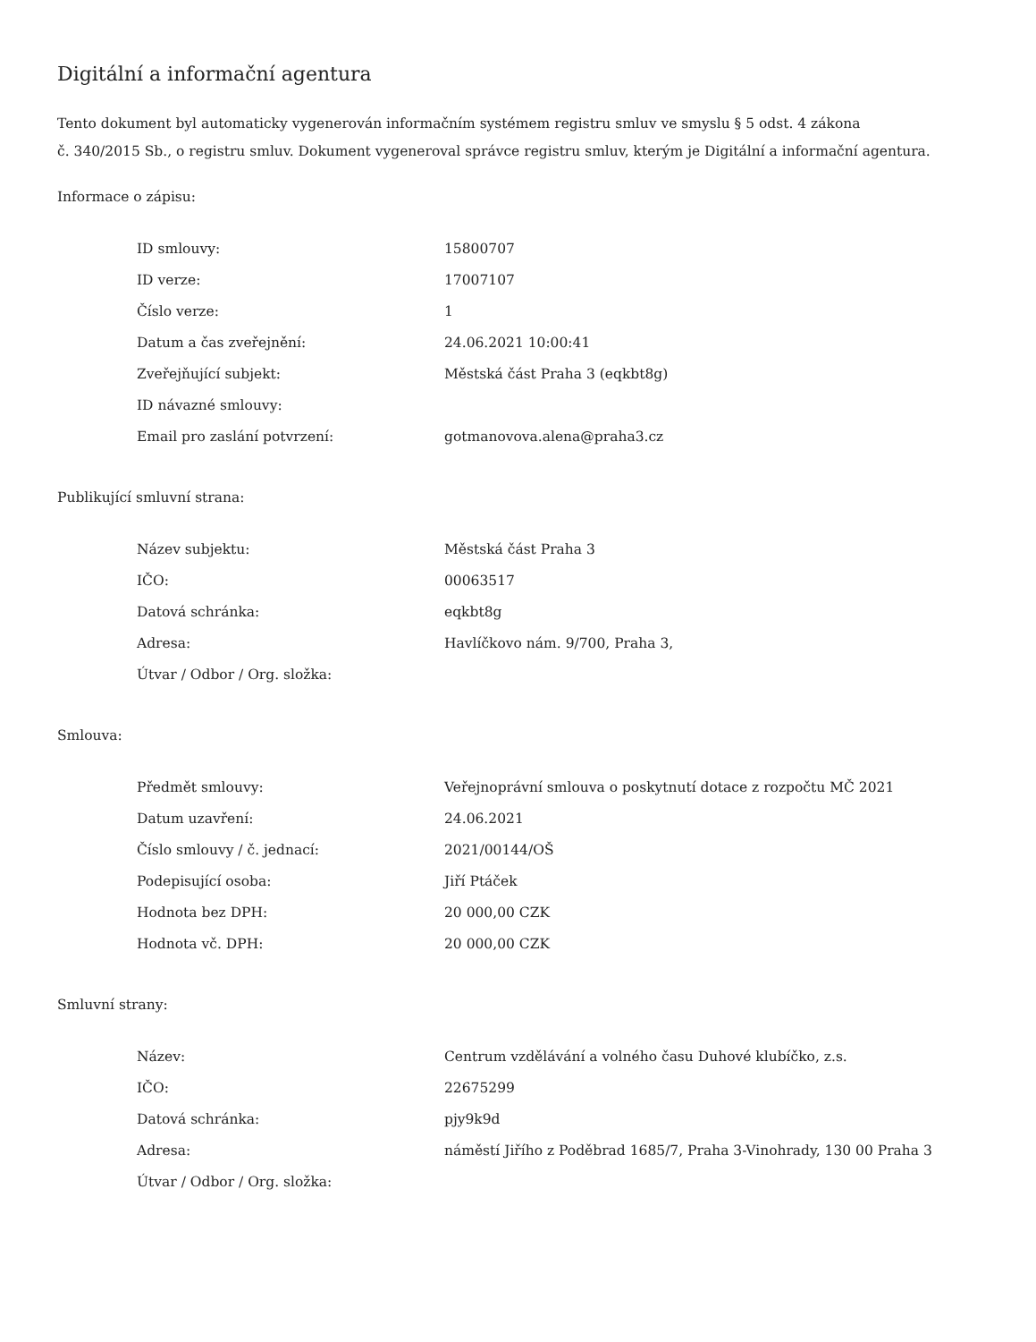Digitální a informační agentura
Tento dokument byl automaticky vygenerován informačním systémem registru smluv ve smyslu § 5 odst. 4 zákona
č. 340/2015 Sb., o registru smluv. Dokument vygeneroval správce registru smluv, kterým je Digitální a informační agentura.
Informace o zápisu:
| ID smlouvy: | 15800707 |
| ID verze: | 17007107 |
| Číslo verze: | 1 |
| Datum a čas zveřejnění: | 24.06.2021 10:00:41 |
| Zveřejňující subjekt: | Městská část Praha 3 (eqkbt8g) |
| ID návazné smlouvy: | |
| Email pro zaslání potvrzení: | gotmanovova.alena@praha3.cz |
Publikující smluvní strana:
| Název subjektu: | Městská část Praha 3 |
| IČO: | 00063517 |
| Datová schránka: | eqkbt8g |
| Adresa: | Havlíčkovo nám. 9/700, Praha 3, |
| Útvar / Odbor / Org. složka: | |
Smlouva:
| Předmět smlouvy: | Veřejnoprávní smlouva o poskytnutí dotace z rozpočtu MČ 2021 |
| Datum uzavření: | 24.06.2021 |
| Číslo smlouvy / č. jednací: | 2021/00144/OŠ |
| Podepisující osoba: | Jiří Ptáček |
| Hodnota bez DPH: | 20 000,00 CZK |
| Hodnota vč. DPH: | 20 000,00 CZK |
Smluvní strany:
| Název: | Centrum vzdělávání a volného času Duhové klubíčko, z.s. |
| IČO: | 22675299 |
| Datová schránka: | pjy9k9d |
| Adresa: | náměstí Jiřího z Poděbrad 1685/7, Praha 3-Vinohrady, 130 00 Praha 3 |
| Útvar / Odbor / Org. složka: | |